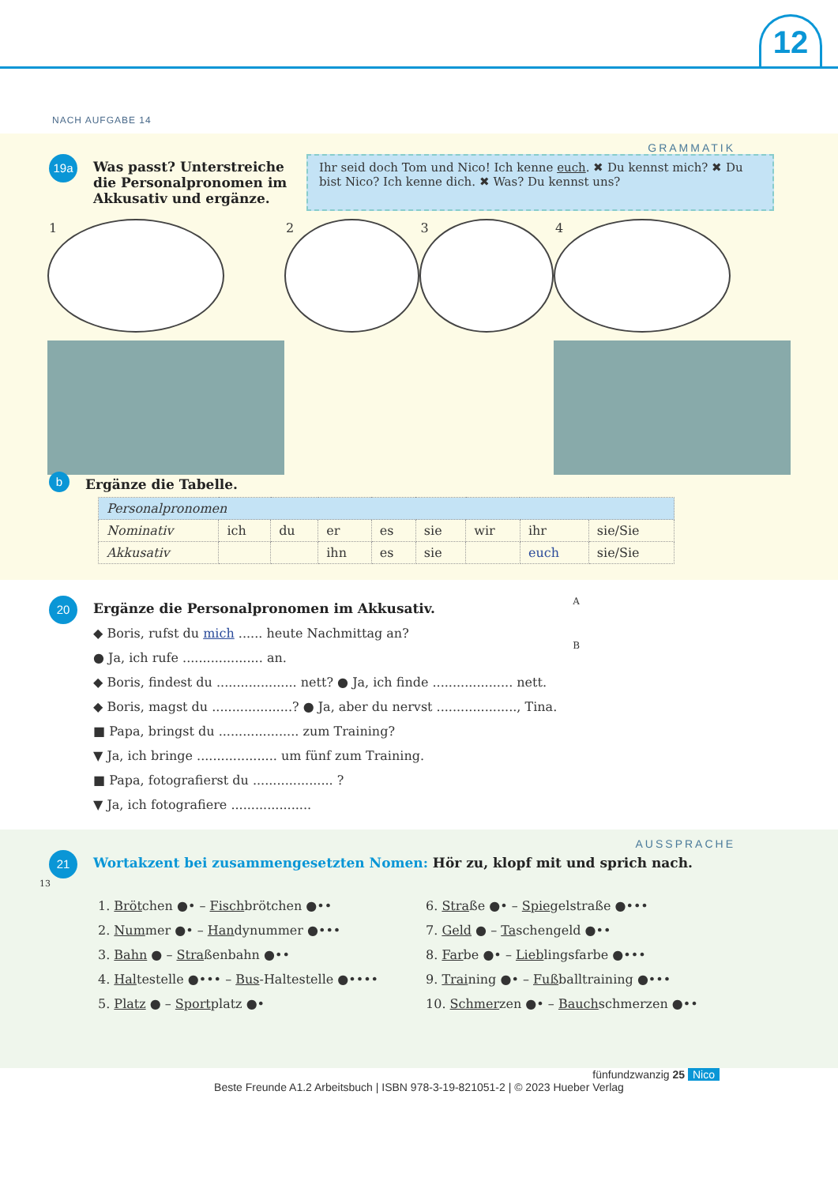12
NACH AUFGABE 14
GRAMMATIK
19a
Was passt? Unterstreiche die Personalpronomen im Akkusativ und ergänze.
Ihr seid doch Tom und Nico! Ich kenne euch. ✖ Du kennst mich? ✖ Du bist Nico? Ich kenne dich. ✖ Was? Du kennst uns?
1 2 3 4
b
Ergänze die Tabelle.
| Personalpronomen | | | | | | | | |
| Nominativ | ich | du | er | es | sie | wir | ihr | sie/Sie |
| Akkusativ | | | ihn | es | sie | | euch | sie/Sie |
20
Ergänze die Personalpronomen im Akkusativ.
◆ Boris, rufst du mich ...... heute Nachmittag an?
● Ja, ich rufe .................... an.
◆ Boris, findest du .................... nett? ● Ja, ich finde .................... nett.
◆ Boris, magst du ....................? ● Ja, aber du nervst ...................., Tina.
■ Papa, bringst du .................... zum Training?
▼ Ja, ich bringe .................... um fünf zum Training.
■ Papa, fotografierst du .................... ?
▼ Ja, ich fotografiere ....................
A
B
AUSSPRACHE
21
Wortakzent bei zusammengesetzten Nomen: Hör zu, klopf mit und sprich nach.
13
1. Brötchen ●• – Fischbrötchen ●••
2. Nummer ●• – Handynummer ●•••
3. Bahn ● – Straßenbahn ●••
4. Haltestelle ●••• – Bus-Haltestelle ●••••
5. Platz ● – Sportplatz ●•
6. Straße ●• – Spiegelstraße ●•••
7. Geld ● – Taschengeld ●••
8. Farbe ●• – Lieblingsfarbe ●•••
9. Training ●• – Fußballtraining ●•••
10. Schmerzen ●• – Bauchschmerzen ●••
fünfundzwanzig 25 Nico
Beste Freunde A1.2 Arbeitsbuch | ISBN 978-3-19-821051-2 | © 2023 Hueber Verlag